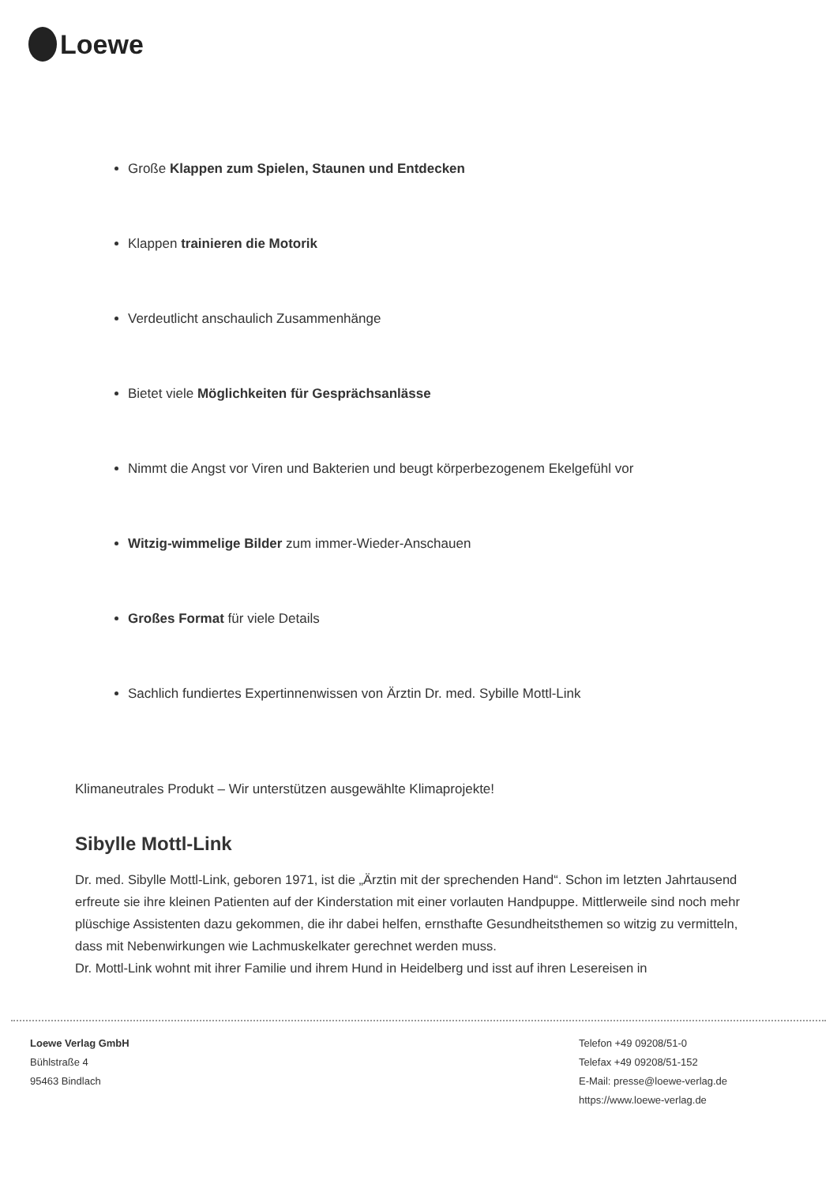Loewe
Große Klappen zum Spielen, Staunen und Entdecken
Klappen trainieren die Motorik
Verdeutlicht anschaulich Zusammenhänge
Bietet viele Möglichkeiten für Gesprächsanlässe
Nimmt die Angst vor Viren und Bakterien und beugt körperbezogenem Ekelgefühl vor
Witzig-wimmelige Bilder zum immer-Wieder-Anschauen
Großes Format für viele Details
Sachlich fundiertes Expertinnenwissen von Ärztin Dr. med. Sybille Mottl-Link
Klimaneutrales Produkt – Wir unterstützen ausgewählte Klimaprojekte!
Sibylle Mottl-Link
Dr. med. Sibylle Mottl-Link, geboren 1971, ist die „Ärztin mit der sprechenden Hand“. Schon im letzten Jahrtausend erfreute sie ihre kleinen Patienten auf der Kinderstation mit einer vorlauten Handpuppe. Mittlerweile sind noch mehr plüschige Assistenten dazu gekommen, die ihr dabei helfen, ernsthafte Gesundheitsthemen so witzig zu vermitteln, dass mit Nebenwirkungen wie Lachmuskelkater gerechnet werden muss.
Dr. Mottl-Link wohnt mit ihrer Familie und ihrem Hund in Heidelberg und isst auf ihren Lesereisen in
Loewe Verlag GmbH
Bühlstraße 4
95463 Bindlach
Telefon +49 09208/51-0
Telefax +49 09208/51-152
E-Mail: presse@loewe-verlag.de
https://www.loewe-verlag.de